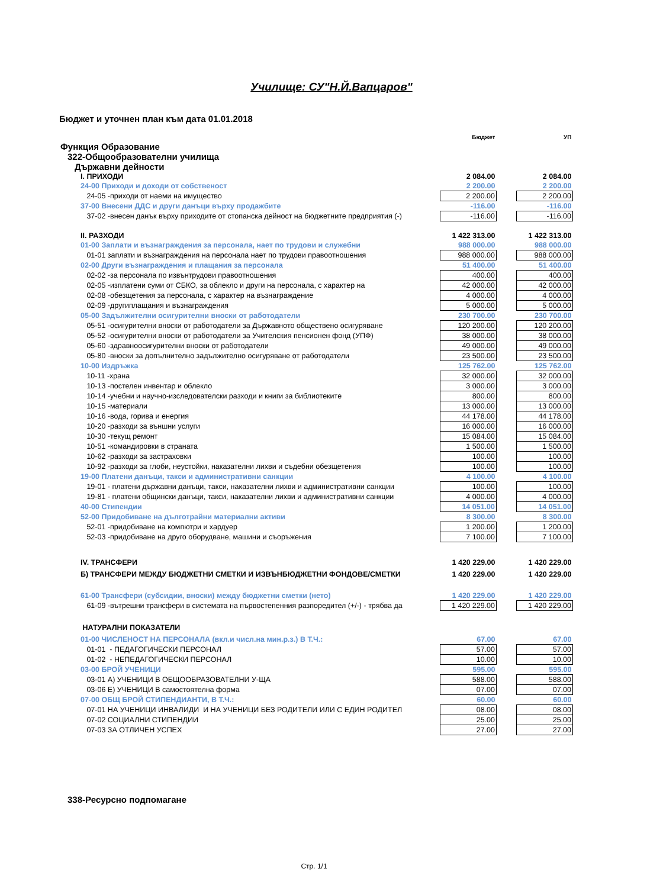Училище: СУ"Н.Й.Вапцаров"
Бюджет и уточнен план към дата 01.01.2018
| | Бюджет | | УП |
| Функция Образование | | | |
| 322-Общообразователни училища | | | |
| Държавни дейности | | | |
| I. ПРИХОДИ | 2 084.00 | | 2 084.00 |
| 24-00 Приходи и доходи от собственост | 2 200.00 | | 2 200.00 |
| 24-05 -приходи от наеми на имущество | 2 200.00 | | 2 200.00 |
| 37-00 Внесени ДДС и други данъци върху продажбите | -116.00 | | -116.00 |
| 37-02 -внесен данък върху приходите от стопанска дейност на бюджетните предприятия (-) | -116.00 | | -116.00 |
| II. РАЗХОДИ | 1 422 313.00 | | 1 422 313.00 |
| 01-00 Заплати и възнаграждения за персонала, нает по трудови и служебни | 988 000.00 | | 988 000.00 |
| 01-01 заплати и възнаграждения на персонала нает по трудови правоотношения | 988 000.00 | | 988 000.00 |
| 02-00 Други възнаграждения и плащания за персонала | 51 400.00 | | 51 400.00 |
| 02-02 -за персонала по извънтрудови правоотношения | 400.00 | | 400.00 |
| 02-05 -изплатени суми от СБКО, за облекло и други на персонала, с характер на | 42 000.00 | | 42 000.00 |
| 02-08 -обезщетения за персонала, с характер на възнаграждение | 4 000.00 | | 4 000.00 |
| 02-09 -другиплащания и възнаграждения | 5 000.00 | | 5 000.00 |
| 05-00 Задължителни осигурителни вноски от работодатели | 230 700.00 | | 230 700.00 |
| 05-51 -осигурителни вноски от работодатели за Държавното обществено осигуряване | 120 200.00 | | 120 200.00 |
| 05-52 -осигурителни вноски от работодатели за Учителския пенсионен фонд (УПФ) | 38 000.00 | | 38 000.00 |
| 05-60 -здравноосигурителни вноски от работодатели | 49 000.00 | | 49 000.00 |
| 05-80 -вноски за допълнително задължително осигуряване от работодатели | 23 500.00 | | 23 500.00 |
| 10-00 Издръжка | 125 762.00 | | 125 762.00 |
| 10-11 -храна | 32 000.00 | | 32 000.00 |
| 10-13 -постелен инвентар и облекло | 3 000.00 | | 3 000.00 |
| 10-14 -учебни и научно-изследователски разходи и книги за библиотеките | 800.00 | | 800.00 |
| 10-15 -материали | 13 000.00 | | 13 000.00 |
| 10-16 -вода, горива и енергия | 44 178.00 | | 44 178.00 |
| 10-20 -разходи за външни услуги | 16 000.00 | | 16 000.00 |
| 10-30 -текущ ремонт | 15 084.00 | | 15 084.00 |
| 10-51 -командировки в страната | 1 500.00 | | 1 500.00 |
| 10-62 -разходи за застраховки | 100.00 | | 100.00 |
| 10-92 -разходи за глоби, неустойки, наказателни лихви и съдебни обезщетения | 100.00 | | 100.00 |
| 19-00 Платени данъци, такси и административни санкции | 4 100.00 | | 4 100.00 |
| 19-01 - платени държавни данъци, такси, наказателни лихви и административни санкции | 100.00 | | 100.00 |
| 19-81 - платени общински данъци, такси, наказателни лихви и административни санкции | 4 000.00 | | 4 000.00 |
| 40-00 Стипендии | 14 051.00 | | 14 051.00 |
| 52-00 Придобиване на дълготрайни материални активи | 8 300.00 | | 8 300.00 |
| 52-01 -придобиване на компютри и хардуер | 1 200.00 | | 1 200.00 |
| 52-03 -придобиване на друго оборудване, машини и съоръжения | 7 100.00 | | 7 100.00 |
| IV. ТРАНСФЕРИ | 1 420 229.00 | | 1 420 229.00 |
| Б) ТРАНСФЕРИ МЕЖДУ БЮДЖЕТНИ СМЕТКИ И ИЗВЪНБЮДЖЕТНИ ФОНДОВЕ/СМЕТКИ | 1 420 229.00 | | 1 420 229.00 |
| 61-00 Трансфери (субсидии, вноски) между бюджетни сметки (нето) | 1 420 229.00 | | 1 420 229.00 |
| 61-09 -вътрешни трансфери в системата на първостепенния разпоредител (+/-) - трябва да | 1 420 229.00 | | 1 420 229.00 |
| НАТУРАЛНИ ПОКАЗАТЕЛИ | | | |
| 01-00 ЧИСЛЕНОСТ НА ПЕРСОНАЛА (вкл.и числ.на мин.р.з.) В Т.Ч.: | 67.00 | | 67.00 |
| 01-01 - ПЕДАГОГИЧЕСКИ ПЕРСОНАЛ | 57.00 | | 57.00 |
| 01-02 - НЕПЕДАГОГИЧЕСКИ ПЕРСОНАЛ | 10.00 | | 10.00 |
| 03-00 БРОЙ УЧЕНИЦИ | 595.00 | | 595.00 |
| 03-01 А) УЧЕНИЦИ В ОБЩООБРАЗОВАТЕЛНИ У-ЩА | 588.00 | | 588.00 |
| 03-06 Е) УЧЕНИЦИ В самостоятелна форма | 07.00 | | 07.00 |
| 07-00 ОБЩ БРОЙ СТИПЕНДИАНТИ, В Т.Ч.: | 60.00 | | 60.00 |
| 07-01 НА УЧЕНИЦИ ИНВАЛИДИ И НА УЧЕНИЦИ БЕЗ РОДИТЕЛИ ИЛИ С ЕДИН РОДИТЕЛ | 08.00 | | 08.00 |
| 07-02 СОЦИАЛНИ СТИПЕНДИИ | 25.00 | | 25.00 |
| 07-03 ЗА ОТЛИЧЕН УСПЕХ | 27.00 | | 27.00 |
338-Ресурсно подпомагане
Стр. 1/1